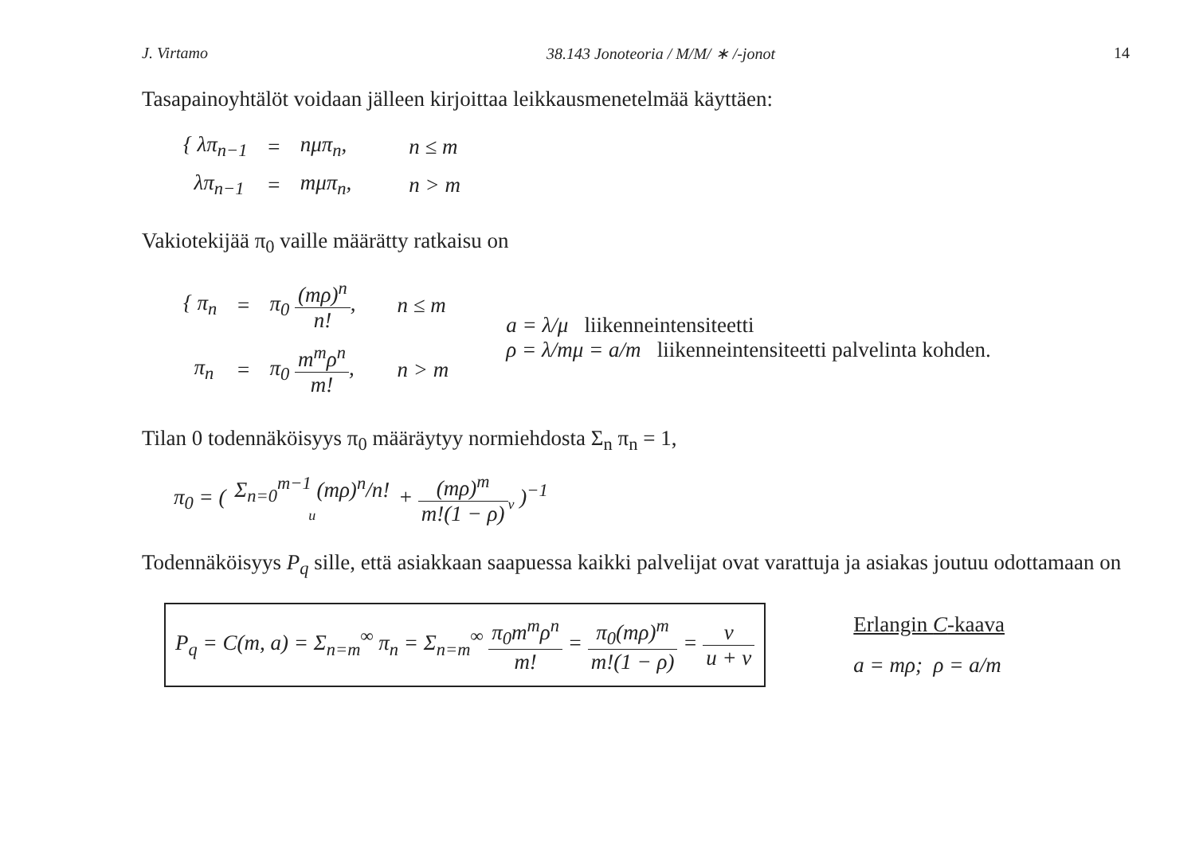J. Virtamo 38.143 Jonoteoria / M/M/ ∗ /-jonot 14
Tasapainoyhtälöt voidaan jälleen kirjoittaa leikkausmenetelmää käyttäen:
| { λπ<sub>n−1</sub> | = | nμπ<sub>n</sub>, | n ≤ m |
| λπ<sub>n−1</sub> | = | mμπ<sub>n</sub>, | n > m |
Vakiotekijää π<sub>0</sub> vaille määrätty ratkaisu on
| { π<sub>n</sub> | = | π<sub>0</sub> (mρ)<sup>n</sup> n! , | n ≤ m |
| π<sub>n</sub> | = | π<sub>0</sub> m<sup>m</sup>ρ<sup>n</sup> m! , | n > m |
a = λ/μ liikenneintensiteetti
ρ = λ/mμ = a/m liikenneintensiteetti palvelinta kohden.
Tilan 0 todennäköisyys π<sub>0</sub> määräytyy normiehdosta Σ<sub>n</sub> π<sub>n</sub> = 1,
π<sub>0</sub> = ( Σ<sub>n=0</sub><sup>m−1</sup> (mρ)<sup>n</sup>/n! u + (mρ)<sup>m</sup> m!(1 − ρ)<sub>v</sub> )<sup>−1</sup>
Todennäköisyys P<sub>q</sub> sille, että asiakkaan saapuessa kaikki palvelijat ovat varattuja ja asiakas joutuu odottamaan on
P<sub>q</sub> = C(m, a) = Σ<sub>n=m</sub><sup>∞</sup> π<sub>n</sub> = Σ<sub>n=m</sub><sup>∞</sup> π<sub>0</sub>m<sup>m</sup>ρ<sup>n</sup> m! = π<sub>0</sub>(mρ)<sup>m</sup> m!(1 − ρ) = v u + v
Erlangin C-kaava
a = mρ; ρ = a/m